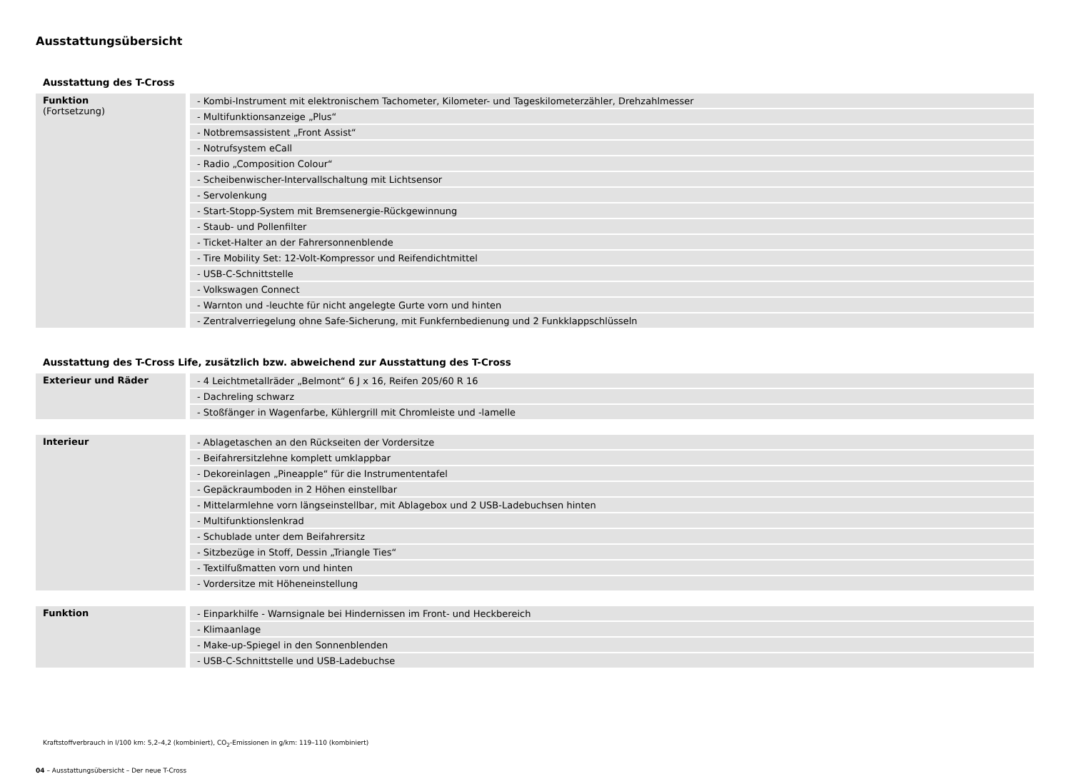Ausstattungsübersicht
Ausstattung des T-Cross
| Funktion (Fortsetzung) | - Kombi-Instrument mit elektronischem Tachometer, Kilometer- und Tageskilometerzähler, Drehzahlmesser |
| | - Multifunktionsanzeige „Plus“ |
| | - Notbremsassistent „Front Assist“ |
| | - Notrufsystem eCall |
| | - Radio „Composition Colour“ |
| | - Scheibenwischer-Intervallschaltung mit Lichtsensor |
| | - Servolenkung |
| | - Start-Stopp-System mit Bremsenergie-Rückgewinnung |
| | - Staub- und Pollenfilter |
| | - Ticket-Halter an der Fahrersonnenblende |
| | - Tire Mobility Set: 12-Volt-Kompressor und Reifendichtmittel |
| | - USB-C-Schnittstelle |
| | - Volkswagen Connect |
| | - Warnton und -leuchte für nicht angelegte Gurte vorn und hinten |
| | - Zentralverriegelung ohne Safe-Sicherung, mit Funkfernbedienung und 2 Funkklappschlüsseln |
Ausstattung des T-Cross Life, zusätzlich bzw. abweichend zur Ausstattung des T-Cross
| Exterieur und Räder | - 4 Leichtmetallräder „Belmont“ 6 J x 16, Reifen 205/60 R 16 |
| | - Dachreling schwarz |
| | - Stoßfänger in Wagenfarbe, Kühlergrill mit Chromleiste und -lamelle |
| Interieur | - Ablagetaschen an den Rückseiten der Vordersitze |
| | - Beifahrersitzlehne komplett umklappbar |
| | - Dekoreinlagen „Pineapple“ für die Instrumententafel |
| | - Gepäckraumboden in 2 Höhen einstellbar |
| | - Mittelarmlehne vorn längseinstellbar, mit Ablagebox und 2 USB-Ladebuchsen hinten |
| | - Multifunktionslenkrad |
| | - Schublade unter dem Beifahrersitz |
| | - Sitzbezüge in Stoff, Dessin „Triangle Ties“ |
| | - Textilfußmatten vorn und hinten |
| | - Vordersitze mit Höheneinstellung |
| Funktion | - Einparkhilfe - Warnsignale bei Hindernissen im Front- und Heckbereich |
| | - Klimaanlage |
| | - Make-up-Spiegel in den Sonnenblenden |
| | - USB-C-Schnittstelle und USB-Ladebuchse |
Kraftstoffverbrauch in l/100 km: 5,2–4,2 (kombiniert), CO<sub>2</sub>-Emissionen in g/km: 119–110 (kombiniert)
04 – Ausstattungsübersicht – Der neue T-Cross